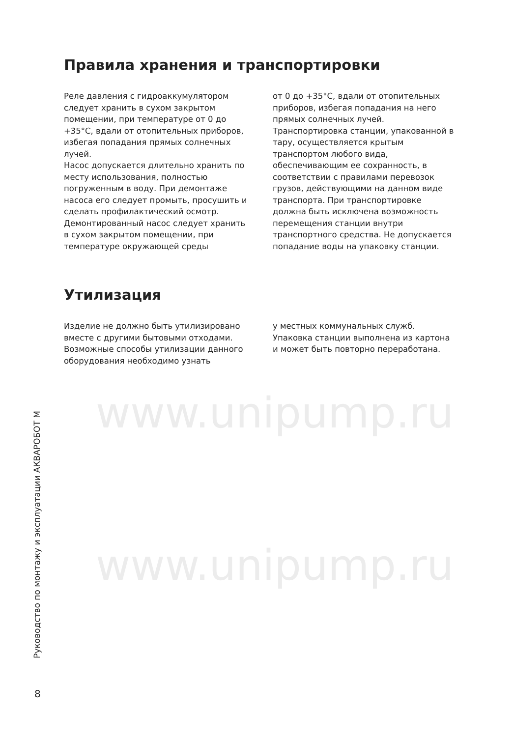www.unipump.ru
www.unipump.ru
Правила хранения и транспортировки
Реле давления с гидроаккумулятором следует хранить в сухом закрытом помещении, при температуре от 0 до +35°С, вдали от отопительных приборов, избегая попадания прямых солнечных лучей.
Насос допускается длительно хранить по месту использования, полностью погруженным в воду. При демонтаже насоса его следует промыть, просушить и сделать профилактический осмотр. Демонтированный насос следует хранить в сухом закрытом помещении, при температуре окружающей среды
от 0 до +35°С, вдали от отопительных приборов, избегая попадания на него прямых солнечных лучей.
Транспортировка станции, упакованной в тару, осуществляется крытым транспортом любого вида, обеспечивающим ее сохранность, в соответствии с правилами перевозок грузов, действующими на данном виде транспорта. При транспортировке должна быть исключена возможность перемещения станции внутри транспортного средства. Не допускается попадание воды на упаковку станции.
Утилизация
Изделие не должно быть утилизировано вместе с другими бытовыми отходами. Возможные способы утилизации данного оборудования необходимо узнать
у местных коммунальных служб. Упаковка станции выполнена из картона и может быть повторно переработана.
Руководство по монтажу и эксплуатации АКВАРОБОТ М
8